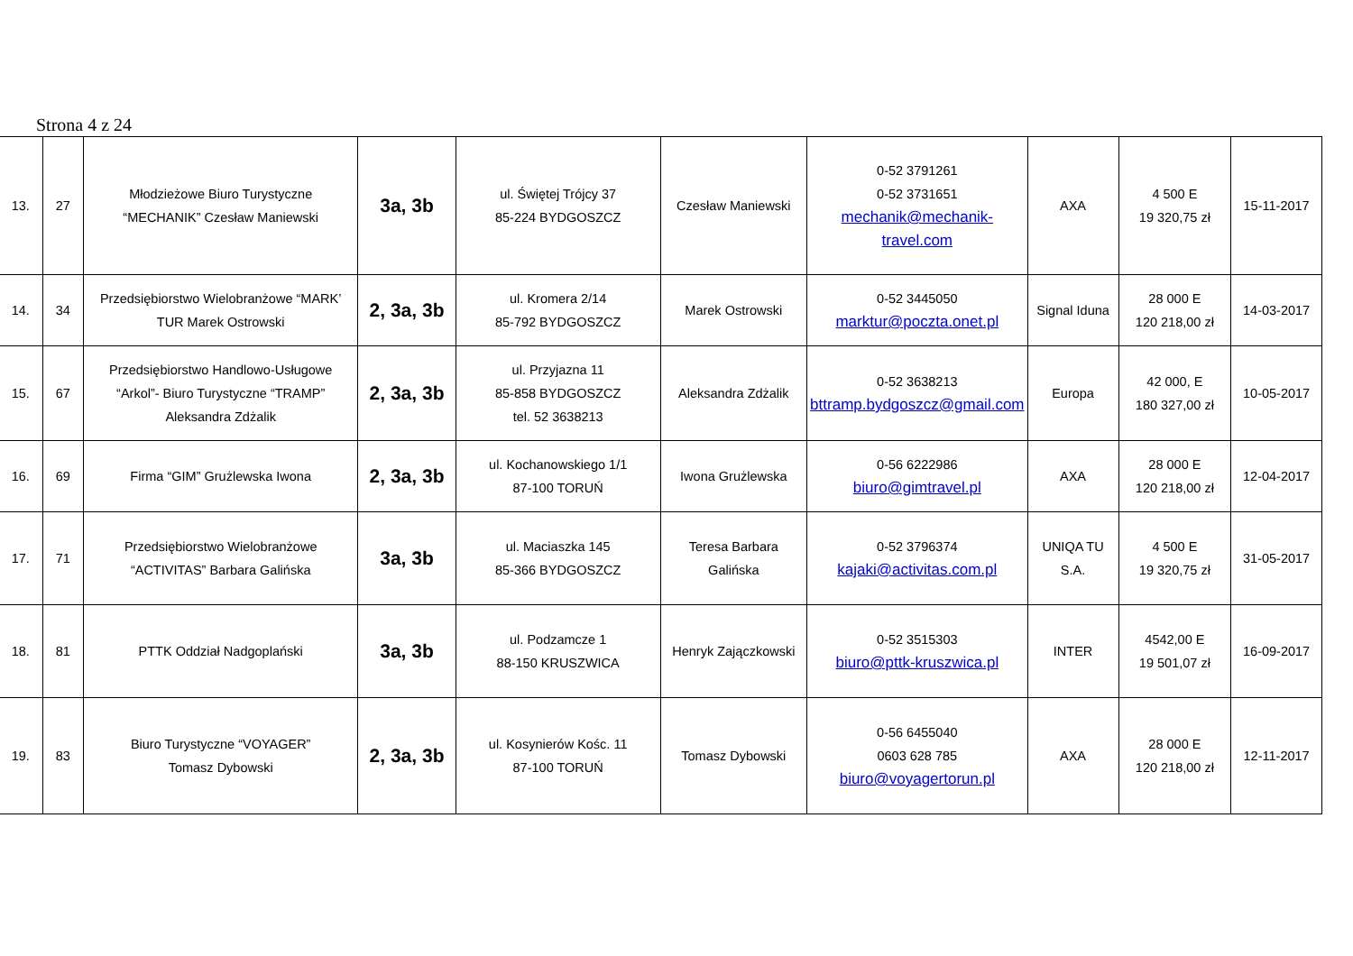Strona 4 z 24
| 13. | 27 | Młodzieżowe Biuro Turystyczne “MECHANIK” Czesław Maniewski | 3a, 3b | ul. Świętej Trójcy 37 85-224 BYDGOSZCZ | Czesław Maniewski | 0-52 3791261 0-52 3731651 mechanik@mechanik-travel.com | AXA | 4 500 E 19 320,75 zł | 15-11-2017 |
| 14. | 34 | Przedsiębiorstwo Wielobranżowe “MARK’ TUR Marek Ostrowski | 2, 3a, 3b | ul. Kromera 2/14 85-792 BYDGOSZCZ | Marek Ostrowski | 0-52 3445050 marktur@poczta.onet.pl | Signal Iduna | 28 000 E 120 218,00 zł | 14-03-2017 |
| 15. | 67 | Przedsiębiorstwo Handlowo-Usługowe “Arkol”- Biuro Turystyczne “TRAMP” Aleksandra Zdżalik | 2, 3a, 3b | ul. Przyjazna 11 85-858 BYDGOSZCZ tel. 52 3638213 | Aleksandra Zdżalik | 0-52 3638213 bttramp.bydgoszcz@gmail.com | Europa | 42 000, E 180 327,00 zł | 10-05-2017 |
| 16. | 69 | Firma “GIM” Grużlewska Iwona | 2, 3a, 3b | ul. Kochanowskiego 1/1 87-100 TORUŃ | Iwona Grużlewska | 0-56 6222986 biuro@gimtravel.pl | AXA | 28 000 E 120 218,00 zł | 12-04-2017 |
| 17. | 71 | Przedsiębiorstwo Wielobranżowe “ACTIVITAS” Barbara Galińska | 3a, 3b | ul. Maciaszka 145 85-366 BYDGOSZCZ | Teresa Barbara Galińska | 0-52 3796374 kajaki@activitas.com.pl | UNIQA TU S.A. | 4 500 E 19 320,75 zł | 31-05-2017 |
| 18. | 81 | PTTK Oddział Nadgoplański | 3a, 3b | ul. Podzamcze 1 88-150 KRUSZWICA | Henryk Zajączkowski | 0-52 3515303 biuro@pttk-kruszwica.pl | INTER | 4542,00 E 19 501,07 zł | 16-09-2017 |
| 19. | 83 | Biuro Turystyczne “VOYAGER” Tomasz Dybowski | 2, 3a, 3b | ul. Kosynierów Kośc. 11 87-100 TORUŃ | Tomasz Dybowski | 0-56 6455040 0603 628 785 biuro@voyagertorun.pl | AXA | 28 000 E 120 218,00 zł | 12-11-2017 |